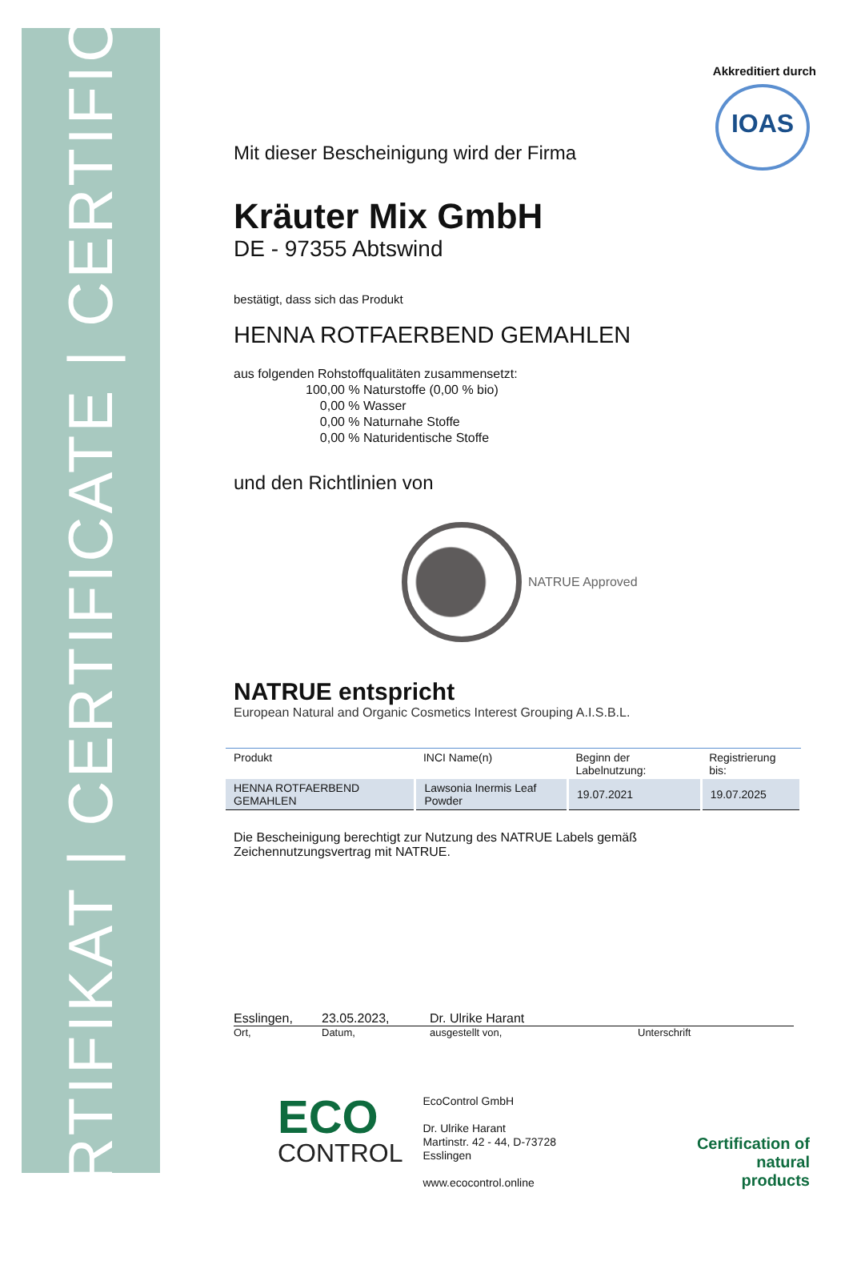ZERTIFIKAT | CERTIFICATE | CERTIFICAT
Akkreditiert durch
IOAS
Mit dieser Bescheinigung wird der Firma
Kräuter Mix GmbH
DE - 97355 Abtswind
bestätigt, dass sich das Produkt
HENNA ROTFAERBEND GEMAHLEN
aus folgenden Rohstoffqualitäten zusammensetzt:
100,00 % Naturstoffe (0,00 % bio)
0,00 % Wasser
0,00 % Naturnahe Stoffe
0,00 % Naturidentische Stoffe
und den Richtlinien von
NATRUE Approved
NATRUE entspricht
European Natural and Organic Cosmetics Interest Grouping A.I.S.B.L.
| Produkt | INCI Name(n) | Beginn der Labelnutzung: | Registrierung bis: |
| --- | --- | --- | --- |
| HENNA ROTFAERBEND GEMAHLEN | Lawsonia Inermis Leaf Powder | 19.07.2021 | 19.07.2025 |
Die Bescheinigung berechtigt zur Nutzung des NATRUE Labels gemäß
Zeichennutzungsvertrag mit NATRUE.
Esslingen, 23.05.2023, Dr. Ulrike Harant
Ort, Datum, ausgestellt von, Unterschrift
ECO
CONTROL
EcoControl GmbH
Dr. Ulrike Harant
Martinstr. 42 - 44, D-73728 Esslingen
www.ecocontrol.online
Certification of
natural products